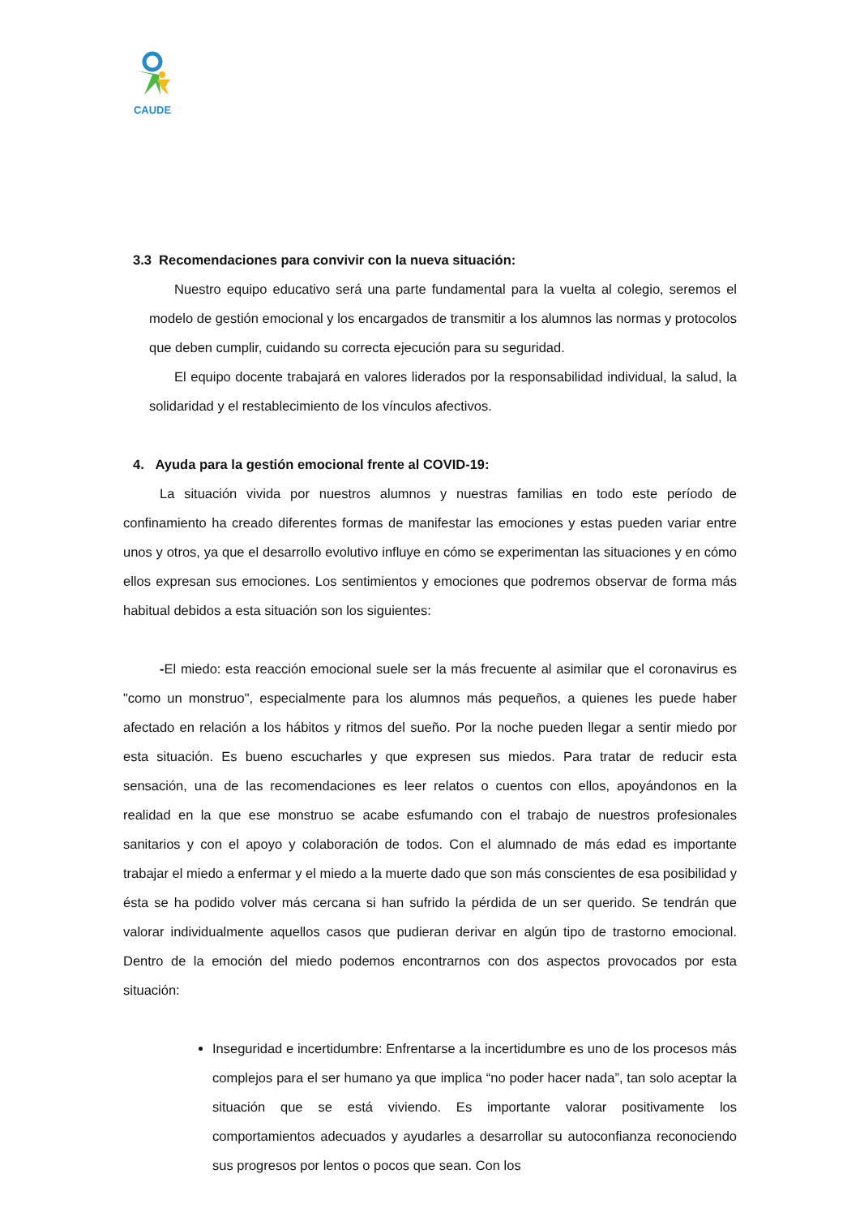CAUDE
3.3 Recomendaciones para convivir con la nueva situación:
Nuestro equipo educativo será una parte fundamental para la vuelta al colegio, seremos el modelo de gestión emocional y los encargados de transmitir a los alumnos las normas y protocolos que deben cumplir, cuidando su correcta ejecución para su seguridad.
El equipo docente trabajará en valores liderados por la responsabilidad individual, la salud, la solidaridad y el restablecimiento de los vínculos afectivos.
4. Ayuda para la gestión emocional frente al COVID-19:
La situación vivida por nuestros alumnos y nuestras familias en todo este período de confinamiento ha creado diferentes formas de manifestar las emociones y estas pueden variar entre unos y otros, ya que el desarrollo evolutivo influye en cómo se experimentan las situaciones y en cómo ellos expresan sus emociones. Los sentimientos y emociones que podremos observar de forma más habitual debidos a esta situación son los siguientes:
-El miedo: esta reacción emocional suele ser la más frecuente al asimilar que el coronavirus es "como un monstruo", especialmente para los alumnos más pequeños, a quienes les puede haber afectado en relación a los hábitos y ritmos del sueño. Por la noche pueden llegar a sentir miedo por esta situación. Es bueno escucharles y que expresen sus miedos. Para tratar de reducir esta sensación, una de las recomendaciones es leer relatos o cuentos con ellos, apoyándonos en la realidad en la que ese monstruo se acabe esfumando con el trabajo de nuestros profesionales sanitarios y con el apoyo y colaboración de todos. Con el alumnado de más edad es importante trabajar el miedo a enfermar y el miedo a la muerte dado que son más conscientes de esa posibilidad y ésta se ha podido volver más cercana si han sufrido la pérdida de un ser querido. Se tendrán que valorar individualmente aquellos casos que pudieran derivar en algún tipo de trastorno emocional. Dentro de la emoción del miedo podemos encontrarnos con dos aspectos provocados por esta situación:
Inseguridad e incertidumbre: Enfrentarse a la incertidumbre es uno de los procesos más complejos para el ser humano ya que implica “no poder hacer nada”, tan solo aceptar la situación que se está viviendo. Es importante valorar positivamente los comportamientos adecuados y ayudarles a desarrollar su autoconfianza reconociendo sus progresos por lentos o pocos que sean. Con los